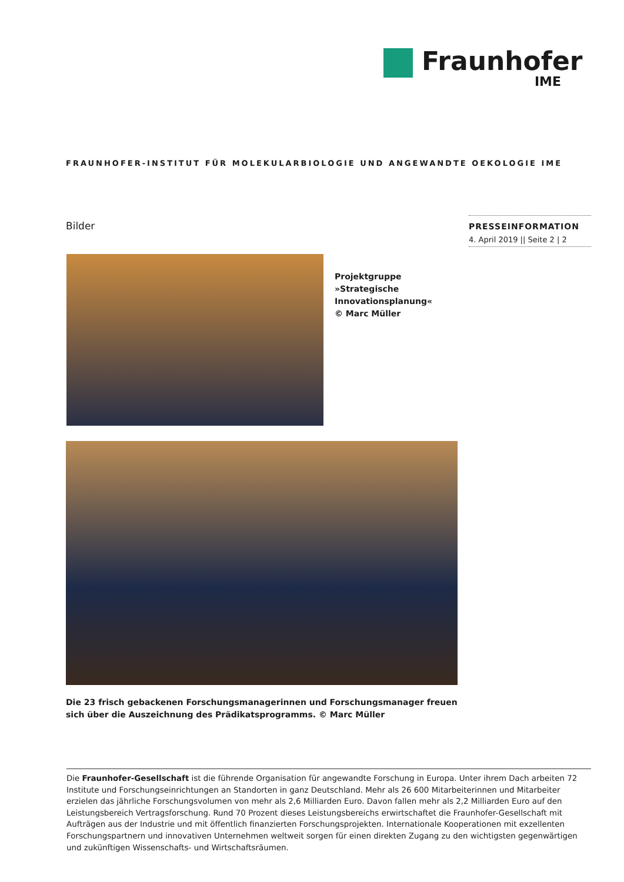Fraunhofer
IME
FRAUNHOFER-INSTITUT FÜR MOLEKULARBIOLOGIE UND ANGEWANDTE OEKOLOGIE IME
Bilder
PRESSEINFORMATION
4. April 2019 || Seite 2 | 2
Projektgruppe »Strategische Innovationsplanung«
© Marc Müller
Die 23 frisch gebackenen Forschungsmanagerinnen und Forschungsmanager freuen sich über die Auszeichnung des Prädikatsprogramms. © Marc Müller
Die Fraunhofer-Gesellschaft ist die führende Organisation für angewandte Forschung in Europa. Unter ihrem Dach arbeiten 72 Institute und Forschungseinrichtungen an Standorten in ganz Deutschland. Mehr als 26 600 Mitarbeiterinnen und Mitarbeiter erzielen das jährliche Forschungs­volumen von mehr als 2,6 Milliarden Euro. Davon fallen mehr als 2,2 Milliarden Euro auf den Leistungsbereich Vertragsforschung. Rund 70 Prozent dieses Leistungsbereichs erwirtschaftet die Fraunhofer-Gesellschaft mit Aufträgen aus der Industrie und mit öffentlich finanzierten Forschungspro­jekten. Internationale Kooperationen mit exzellenten Forschungspartnern und innovativen Unternehmen weltweit sorgen für einen direkten Zugang zu den wichtigsten gegenwärtigen und zukünftigen Wissenschafts- und Wirtschaftsräumen.